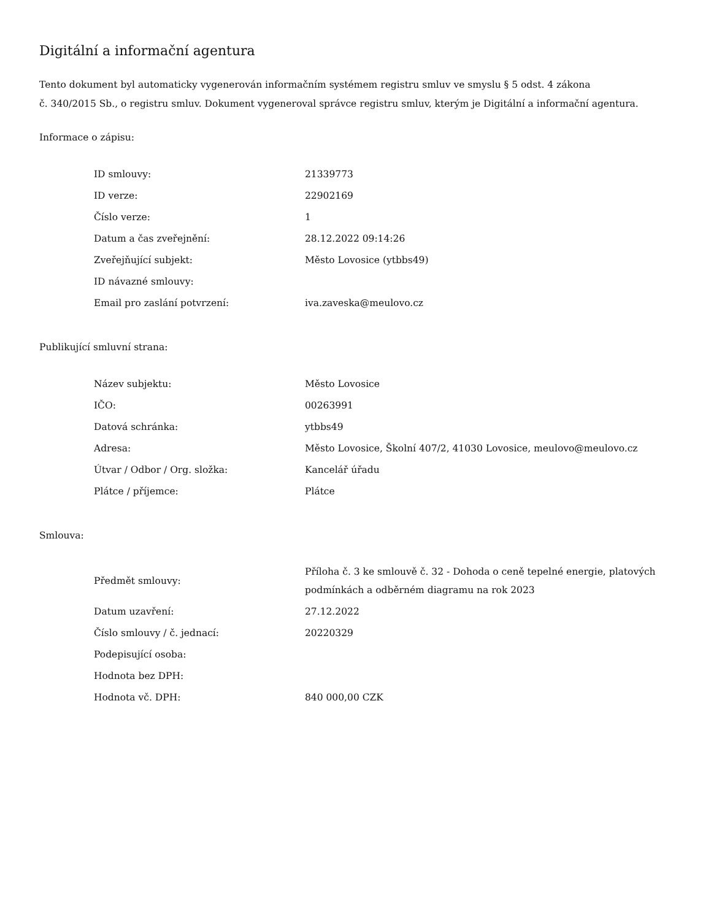Digitální a informační agentura
Tento dokument byl automaticky vygenerován informačním systémem registru smluv ve smyslu § 5 odst. 4 zákona
č. 340/2015 Sb., o registru smluv. Dokument vygeneroval správce registru smluv, kterým je Digitální a informační agentura.
Informace o zápisu:
| ID smlouvy: | 21339773 |
| ID verze: | 22902169 |
| Číslo verze: | 1 |
| Datum a čas zveřejnění: | 28.12.2022 09:14:26 |
| Zveřejňující subjekt: | Město Lovosice (ytbbs49) |
| ID návazné smlouvy: | |
| Email pro zaslání potvrzení: | iva.zaveska@meulovo.cz |
Publikující smluvní strana:
| Název subjektu: | Město Lovosice |
| IČO: | 00263991 |
| Datová schránka: | ytbbs49 |
| Adresa: | Město Lovosice, Školní 407/2, 41030 Lovosice, meulovo@meulovo.cz |
| Útvar / Odbor / Org. složka: | Kancelář úřadu |
| Plátce / příjemce: | Plátce |
Smlouva:
| Předmět smlouvy: | Příloha č. 3 ke smlouvě č. 32 - Dohoda o ceně tepelné energie, platových podmínkách a odběrném diagramu na rok 2023 |
| Datum uzavření: | 27.12.2022 |
| Číslo smlouvy / č. jednací: | 20220329 |
| Podepisující osoba: | |
| Hodnota bez DPH: | |
| Hodnota vč. DPH: | 840 000,00 CZK |